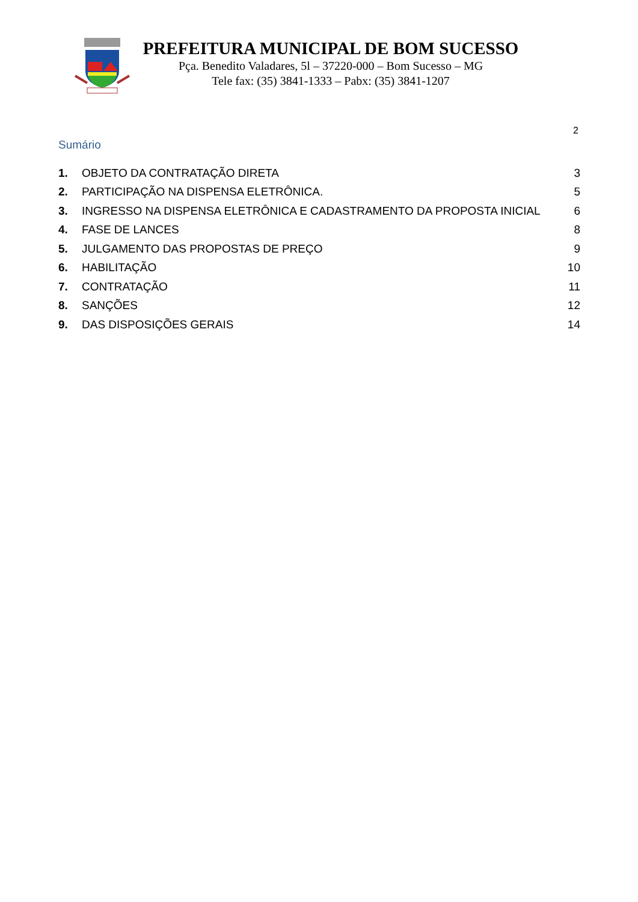PREFEITURA MUNICIPAL DE BOM SUCESSO
Pça. Benedito Valadares, 5l – 37220-000 – Bom Sucesso – MG
Tele fax: (35) 3841-1333 – Pabx: (35) 3841-1207
2
Sumário
| 1. | OBJETO DA CONTRATAÇÃO DIRETA | 3 |
| 2. | PARTICIPAÇÃO NA DISPENSA ELETRÔNICA. | 5 |
| 3. | INGRESSO NA DISPENSA ELETRÔNICA E CADASTRAMENTO DA PROPOSTA INICIAL | 6 |
| 4. | FASE DE LANCES | 8 |
| 5. | JULGAMENTO DAS PROPOSTAS DE PREÇO | 9 |
| 6. | HABILITAÇÃO | 10 |
| 7. | CONTRATAÇÃO | 11 |
| 8. | SANÇÕES | 12 |
| 9. | DAS DISPOSIÇÕES GERAIS | 14 |